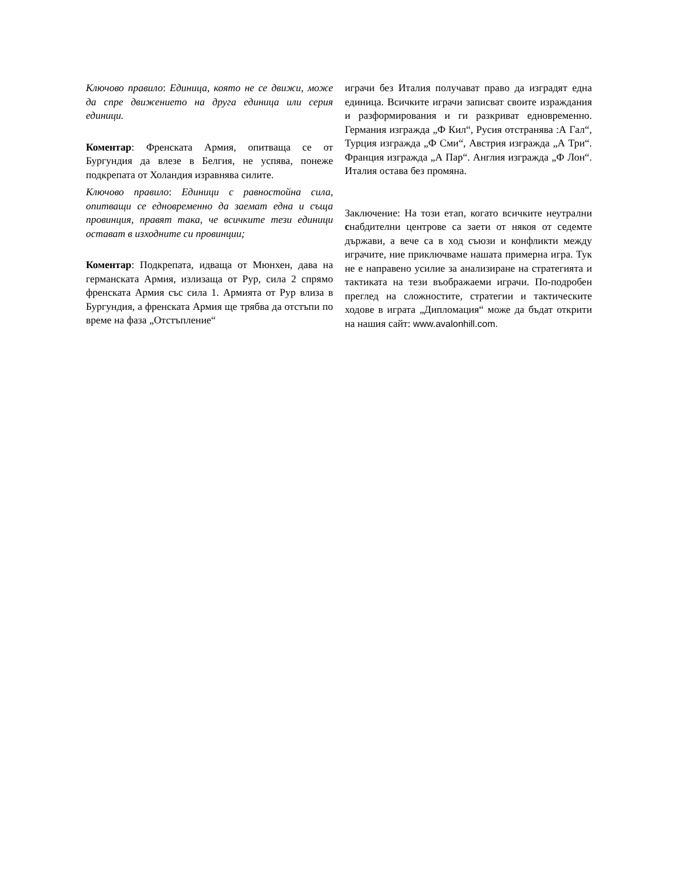Ключово правило: Единица, която не се движи, може да спре движението на друга единица или серия единици.
Коментар: Френската Армия, опитваща се от Бургундия да влезе в Белгия, не успява, понеже подкрепата от Холандия изравнява силите.
Ключово правило: Единици с равностойна сила, опитващи се едновременно да заемат една и съща провинция, правят така, че всичките тези единици остават в изходните си провинции;
Коментар: Подкрепата, идваща от Мюнхен, дава на германската Армия, излизаща от Рур, сила 2 спрямо френската Армия със сила 1. Армията от Рур влиза в Бургундия, а френската Армия ще трябва да отстъпи по време на фаза „Отстъпление“
играчи без Италия получават право да изградят една единица. Всичките играчи записват своите израждания и разформирования и ги разкриват едновременно. Германия изгражда „Ф Кил“, Русия отстранява :А Гал“, Турция изгражда „Ф Сми“, Австрия изгражда „А Три“. Франция изгражда „А Пар“. Англия изгражда „Ф Лон“. Италия остава без промяна.
Заключение: На този етап, когато всичките неутрални снабдителни центрове са заети от някоя от седемте държави, а вече са в ход съюзи и конфликти между играчите, ние приключваме нашата примерна игра. Тук не е направено усилие за анализиране на стратегията и тактиката на тези въображаеми играчи. По-подробен преглед на сложностите, стратегии и тактическите ходове в играта „Дипломация“ може да бъдат открити на нашия сайт: www.avalonhill.com.